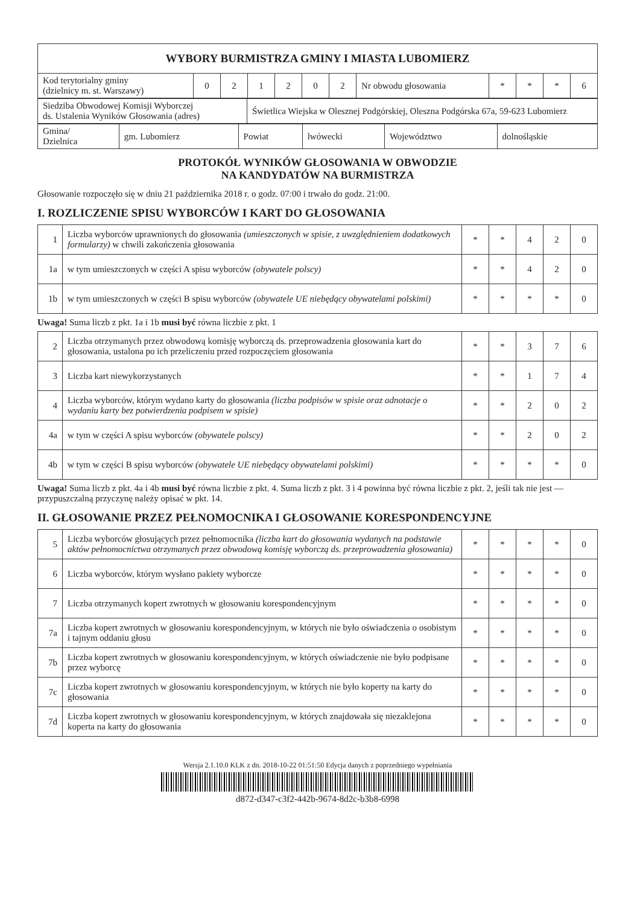| WYBORY BURMISTRZA GMINY I MIASTA LUBOMIERZ | | | | | | | | | | | |
| Kod terytorialny gminy (dzielnicy m. st. Warszawy) | 0 | 2 | 1 | 2 | 0 | 2 | Nr obwodu głosowania | * | * | * | 6 |
| Siedziba Obwodowej Komisji Wyborczej ds. Ustalenia Wyników Głosowania (adres) | Świetlica Wiejska w Olesznej Podgórskiej, Oleszna Podgórska 67a, 59-623 Lubomierz |
| Gmina/ Dzielnica | gm. Lubomierz | Powiat | lwówecki | Województwo | dolnośląskie |
PROTOKÓŁ WYNIKÓW GŁOSOWANIA W OBWODZIE
NA KANDYDATÓW NA BURMISTRZA
Głosowanie rozpoczęło się w dniu 21 października 2018 r. o godz. 07:00 i trwało do godz. 21:00.
I. ROZLICZENIE SPISU WYBORCÓW I KART DO GŁOSOWANIA
| 1 | Liczba wyborców uprawnionych do głosowania (umieszczonych w spisie, z uwzględnieniem dodatkowych formularzy) w chwili zakończenia głosowania | * | * | 4 | 2 | 0 |
| 1a | w tym umieszczonych w części A spisu wyborców (obywatele polscy) | * | * | 4 | 2 | 0 |
| 1b | w tym umieszczonych w części B spisu wyborców (obywatele UE niebędący obywatelami polskimi) | * | * | * | * | 0 |
Uwaga! Suma liczb z pkt. 1a i 1b musi być równa liczbie z pkt. 1
| 2 | Liczba otrzymanych przez obwodową komisję wyborczą ds. przeprowadzenia głosowania kart do głosowania, ustalona po ich przeliczeniu przed rozpoczęciem głosowania | * | * | 3 | 7 | 6 |
| 3 | Liczba kart niewykorzystanych | * | * | 1 | 7 | 4 |
| 4 | Liczba wyborców, którym wydano karty do głosowania (liczba podpisów w spisie oraz adnotacje o wydaniu karty bez potwierdzenia podpisem w spisie) | * | * | 2 | 0 | 2 |
| 4a | w tym w części A spisu wyborców (obywatele polscy) | * | * | 2 | 0 | 2 |
| 4b | w tym w części B spisu wyborców (obywatele UE niebędący obywatelami polskimi) | * | * | * | * | 0 |
Uwaga! Suma liczb z pkt. 4a i 4b musi być równa liczbie z pkt. 4. Suma liczb z pkt. 3 i 4 powinna być równa liczbie z pkt. 2, jeśli tak nie jest — przypuszczalną przyczynę należy opisać w pkt. 14.
II. GŁOSOWANIE PRZEZ PEŁNOMOCNIKA I GŁOSOWANIE KORESPONDENCYJNE
| 5 | Liczba wyborców głosujących przez pełnomocnika (liczba kart do głosowania wydanych na podstawie aktów pełnomocnictwa otrzymanych przez obwodową komisję wyborczą ds. przeprowadzenia głosowania) | * | * | * | * | 0 |
| 6 | Liczba wyborców, którym wysłano pakiety wyborcze | * | * | * | * | 0 |
| 7 | Liczba otrzymanych kopert zwrotnych w głosowaniu korespondencyjnym | * | * | * | * | 0 |
| 7a | Liczba kopert zwrotnych w głosowaniu korespondencyjnym, w których nie było oświadczenia o osobistym i tajnym oddaniu głosu | * | * | * | * | 0 |
| 7b | Liczba kopert zwrotnych w głosowaniu korespondencyjnym, w których oświadczenie nie było podpisane przez wyborcę | * | * | * | * | 0 |
| 7c | Liczba kopert zwrotnych w głosowaniu korespondencyjnym, w których nie było koperty na karty do głosowania | * | * | * | * | 0 |
| 7d | Liczba kopert zwrotnych w głosowaniu korespondencyjnym, w których znajdowała się niezaklejona koperta na karty do głosowania | * | * | * | * | 0 |
Wersja 2.1.10.0 KLK z dn. 2018-10-22 01:51:50 Edycja danych z poprzedniego wypełniania
d872-d347-c3f2-442b-9674-8d2c-b3b8-6998